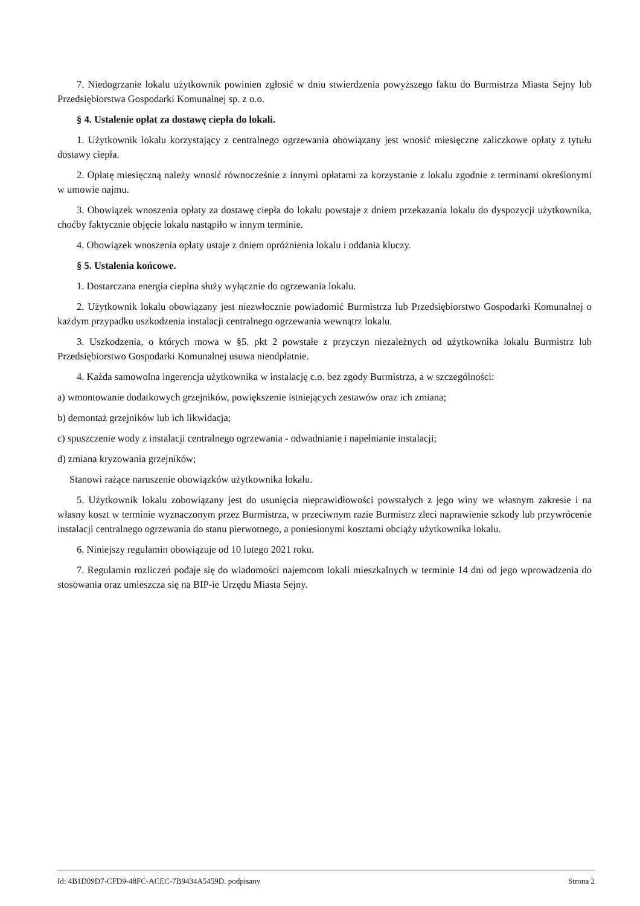7. Niedogrzanie lokalu użytkownik powinien zgłosić w dniu stwierdzenia powyższego faktu do Burmistrza Miasta Sejny lub Przedsiębiorstwa Gospodarki Komunalnej sp. z o.o.
§ 4. Ustalenie opłat za dostawę ciepła do lokali.
1. Użytkownik lokalu korzystający z centralnego ogrzewania obowiązany jest wnosić miesięczne zaliczkowe opłaty z tytułu dostawy ciepła.
2. Opłatę miesięczną należy wnosić równocześnie z innymi opłatami za korzystanie z lokalu zgodnie z terminami określonymi w umowie najmu.
3. Obowiązek wnoszenia opłaty za dostawę ciepła do lokalu powstaje z dniem przekazania lokalu do dyspozycji użytkownika, choćby faktycznie objęcie lokalu nastąpiło w innym terminie.
4. Obowiązek wnoszenia opłaty ustaje z dniem opróżnienia lokalu i oddania kluczy.
§ 5. Ustalenia końcowe.
1. Dostarczana energia cieplna służy wyłącznie do ogrzewania lokalu.
2. Użytkownik lokalu obowiązany jest niezwłocznie powiadomić Burmistrza lub Przedsiębiorstwo Gospodarki Komunalnej o każdym przypadku uszkodzenia instalacji centralnego ogrzewania wewnątrz lokalu.
3. Uszkodzenia, o których mowa w §5. pkt 2 powstałe z przyczyn niezależnych od użytkownika lokalu Burmistrz lub Przedsiębiorstwo Gospodarki Komunalnej usuwa nieodpłatnie.
4. Każda samowolna ingerencja użytkownika w instalację c.o. bez zgody Burmistrza, a w szczególności:
a) wmontowanie dodatkowych grzejników, powiększenie istniejących zestawów oraz ich zmiana;
b) demontaż grzejników lub ich likwidacja;
c) spuszczenie wody z instalacji centralnego ogrzewania - odwadnianie i napełnianie instalacji;
d) zmiana kryzowania grzejników;
Stanowi rażące naruszenie obowiązków użytkownika lokalu.
5. Użytkownik lokalu zobowiązany jest do usunięcia nieprawidłowości powstałych z jego winy we własnym zakresie i na własny koszt w terminie wyznaczonym przez Burmistrza, w przeciwnym razie Burmistrz zleci naprawienie szkody lub przywrócenie instalacji centralnego ogrzewania do stanu pierwotnego, a poniesionymi kosztami obciąży użytkownika lokalu.
6. Niniejszy regulamin obowiązuje od 10 lutego 2021 roku.
7. Regulamin rozliczeń podaje się do wiadomości najemcom lokali mieszkalnych w terminie 14 dni od jego wprowadzenia do stosowania oraz umieszcza się na BIP-ie Urzędu Miasta Sejny.
Id: 4B1D09D7-CFD9-48FC-ACEC-7B9434A5459D. podpisany Strona 2